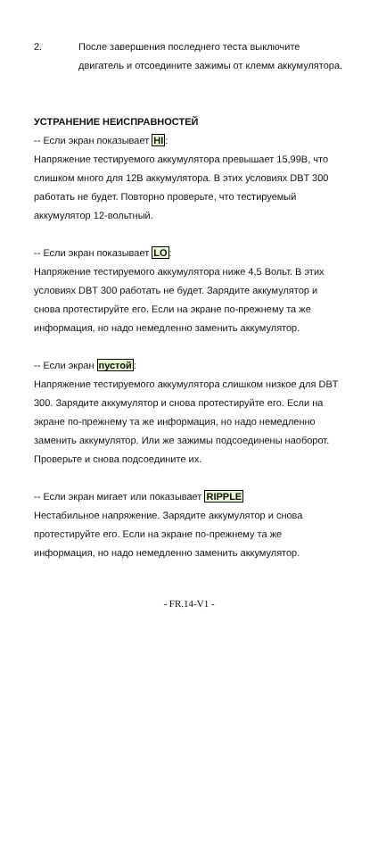2. После завершения последнего теста выключите двигатель и отсоедините зажимы от клемм аккумулятора.
УСТРАНЕНИЕ НЕИСПРАВНОСТЕЙ
-- Если экран показывает HI:
Напряжение тестируемого аккумулятора превышает 15,99В, что слишком много для 12В аккумулятора. В этих условиях DBT 300 работать не будет. Повторно проверьте, что тестируемый аккумулятор 12-вольтный.
-- Если экран показывает LO:
Напряжение тестируемого аккумулятора ниже 4,5 Вольт. В этих условиях DBT 300 работать не будет. Зарядите аккумулятор и снова протестируйте его. Если на экране по-прежнему та же информация, но надо немедленно заменить аккумулятор.
-- Если экран пустой:
Напряжение тестируемого аккумулятора слишком низкое для DBT 300. Зарядите аккумулятор и снова протестируйте его. Если на экране по-прежнему та же информация, но надо немедленно заменить аккумулятор. Или же зажимы подсоединены наоборот. Проверьте и снова подсоедините их.
-- Если экран мигает или показывает RIPPLE
Нестабильное напряжение. Зарядите аккумулятор и снова протестируйте его. Если на экране по-прежнему та же информация, но надо немедленно заменить аккумулятор.
- FR.14-V1 -